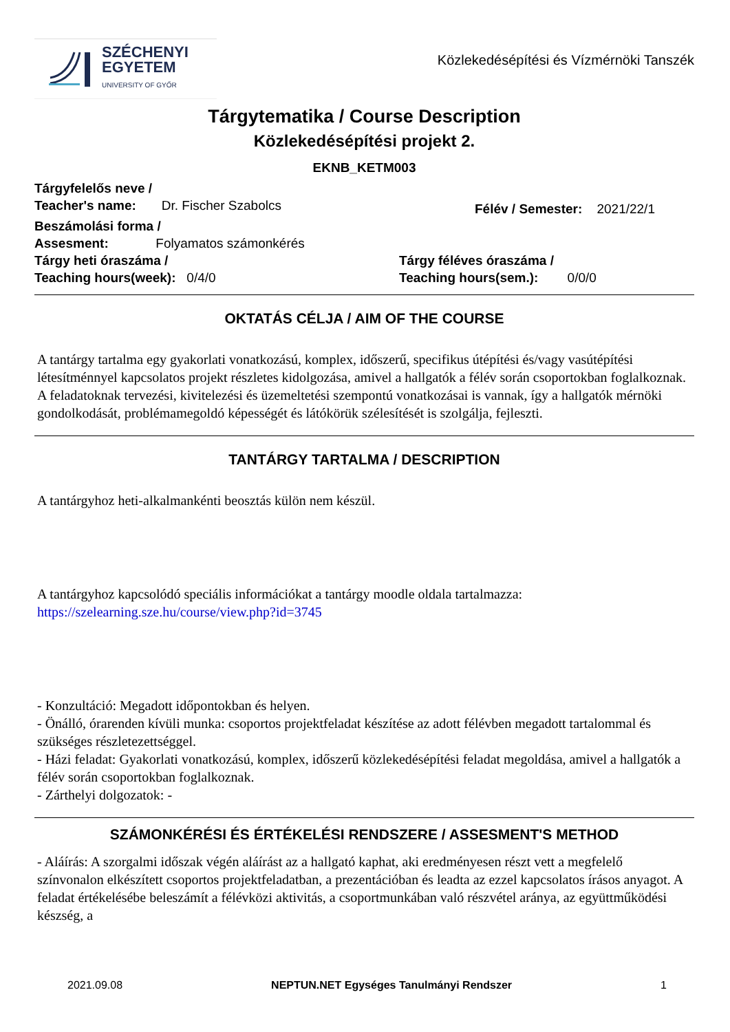SZÉCHENYI
EGYETEM
UNIVERSITY OF GYŐR
Közlekedésépítési és Vízmérnöki Tanszék
Tárgytematika / Course Description
Közlekedésépítési projekt 2.
EKNB_KETM003
Tárgyfelelős neve /
Teacher's name: Dr. Fischer Szabolcs
Félév / Semester: 2021/22/1
Beszámolási forma /
Assesment: Folyamatos számonkérés
Tárgy heti óraszáma /
Teaching hours(week): 0/4/0
Tárgy féléves óraszáma /
Teaching hours(sem.): 0/0/0
OKTATÁS CÉLJA / AIM OF THE COURSE
A tantárgy tartalma egy gyakorlati vonatkozású, komplex, időszerű, specifikus útépítési és/vagy vasútépítési létesítménnyel kapcsolatos projekt részletes kidolgozása, amivel a hallgatók a félév során csoportokban foglalkoznak. A feladatoknak tervezési, kivitelezési és üzemeltetési szempontú vonatkozásai is vannak, így a hallgatók mérnöki gondolkodását, problémamegoldó képességét és látókörük szélesítését is szolgálja, fejleszti.
TANTÁRGY TARTALMA / DESCRIPTION
A tantárgyhoz heti-alkalmankénti beosztás külön nem készül.
A tantárgyhoz kapcsolódó speciális információkat a tantárgy moodle oldala tartalmazza: https://szelearning.sze.hu/course/view.php?id=3745
- Konzultáció: Megadott időpontokban és helyen.
- Önálló, órarenden kívüli munka: csoportos projektfeladat készítése az adott félévben megadott tartalommal és szükséges részletezettséggel.
- Házi feladat: Gyakorlati vonatkozású, komplex, időszerű közlekedésépítési feladat megoldása, amivel a hallgatók a félév során csoportokban foglalkoznak.
- Zárthelyi dolgozatok: -
SZÁMONKÉRÉSI ÉS ÉRTÉKELÉSI RENDSZERE / ASSESMENT'S METHOD
- Aláírás: A szorgalmi időszak végén aláírást az a hallgató kaphat, aki eredményesen részt vett a megfelelő színvonalon elkészített csoportos projektfeladatban, a prezentációban és leadta az ezzel kapcsolatos írásos anyagot. A feladat értékelésébe beleszámít a félévközi aktivitás, a csoportmunkában való részvétel aránya, az együttműködési készség, a
2021.09.08 NEPTUN.NET Egységes Tanulmányi Rendszer 1